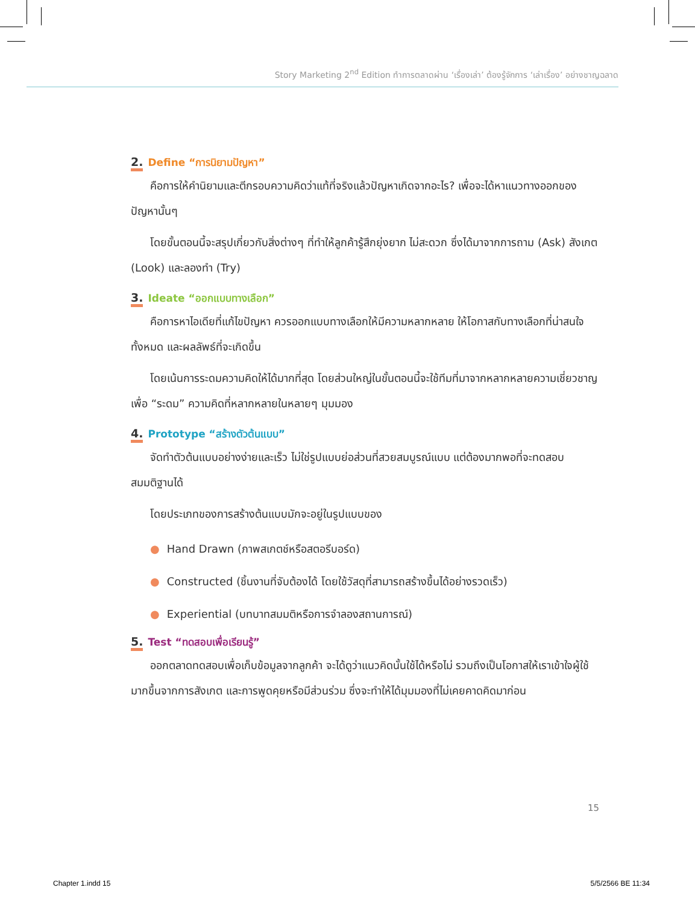Story Marketing 2<sup>nd</sup> Edition ทำการตลาดผ่าน ‘เรื่องเล่า’ ต้องรู้จักการ ‘เล่าเรื่อง’ อย่างชาญฉลาด
2. Define “การนิยามปัญหา”
คือการให้คำนิยามและตีกรอบความคิดว่าแท้ที่จริงแล้วปัญหาเกิดจากอะไร? เพื่อจะได้หาแนวทางออกของปัญหานั้นๆ
โดยขั้นตอนนี้จะสรุปเกี่ยวกับสิ่งต่างๆ ที่ทำให้ลูกค้ารู้สึกยุ่งยาก ไม่สะดวก ซึ่งได้มาจากการถาม (Ask) สังเกต (Look) และลองทำ (Try)
3. Ideate “ออกแบบทางเลือก”
คือการหาไอเดียที่แก้ไขปัญหา ควรออกแบบทางเลือกให้มีความหลากหลาย ให้โอกาสกับทางเลือกที่น่าสนใจทั้งหมด และผลลัพธ์ที่จะเกิดขึ้น
โดยเน้นการระดมความคิดให้ได้มากที่สุด โดยส่วนใหญ่ในขั้นตอนนี้จะใช้ทีมที่มาจากหลากหลายความเชี่ยวชาญ เพื่อ “ระดม” ความคิดที่หลากหลายในหลายๆ มุมมอง
4. Prototype “สร้างตัวต้นแบบ”
จัดทำตัวต้นแบบอย่างง่ายและเร็ว ไม่ใช่รูปแบบย่อส่วนที่สวยสมบูรณ์แบบ แต่ต้องมากพอที่จะทดสอบสมมติฐานได้
โดยประเภทของการสร้างต้นแบบมักจะอยู่ในรูปแบบของ
● Hand Drawn (ภาพสเกตช์หรือสตอรีบอร์ด)
● Constructed (ชิ้นงานที่จับต้องได้ โดยใช้วัสดุที่สามารถสร้างขึ้นได้อย่างรวดเร็ว)
● Experiential (บทบาทสมมติหรือการจำลองสถานการณ์)
5. Test “ทดสอบเพื่อเรียนรู้”
ออกตลาดทดสอบเพื่อเก็บข้อมูลจากลูกค้า จะได้ดูว่าแนวคิดนั้นใช้ได้หรือไม่ รวมถึงเป็นโอกาสให้เราเข้าใจผู้ใช้มากขึ้นจากการสังเกต และการพูดคุยหรือมีส่วนร่วม ซึ่งจะทำให้ได้มุมมองที่ไม่เคยคาดคิดมาก่อน
15
Chapter 1.indd 15 5/5/2566 BE 11:34